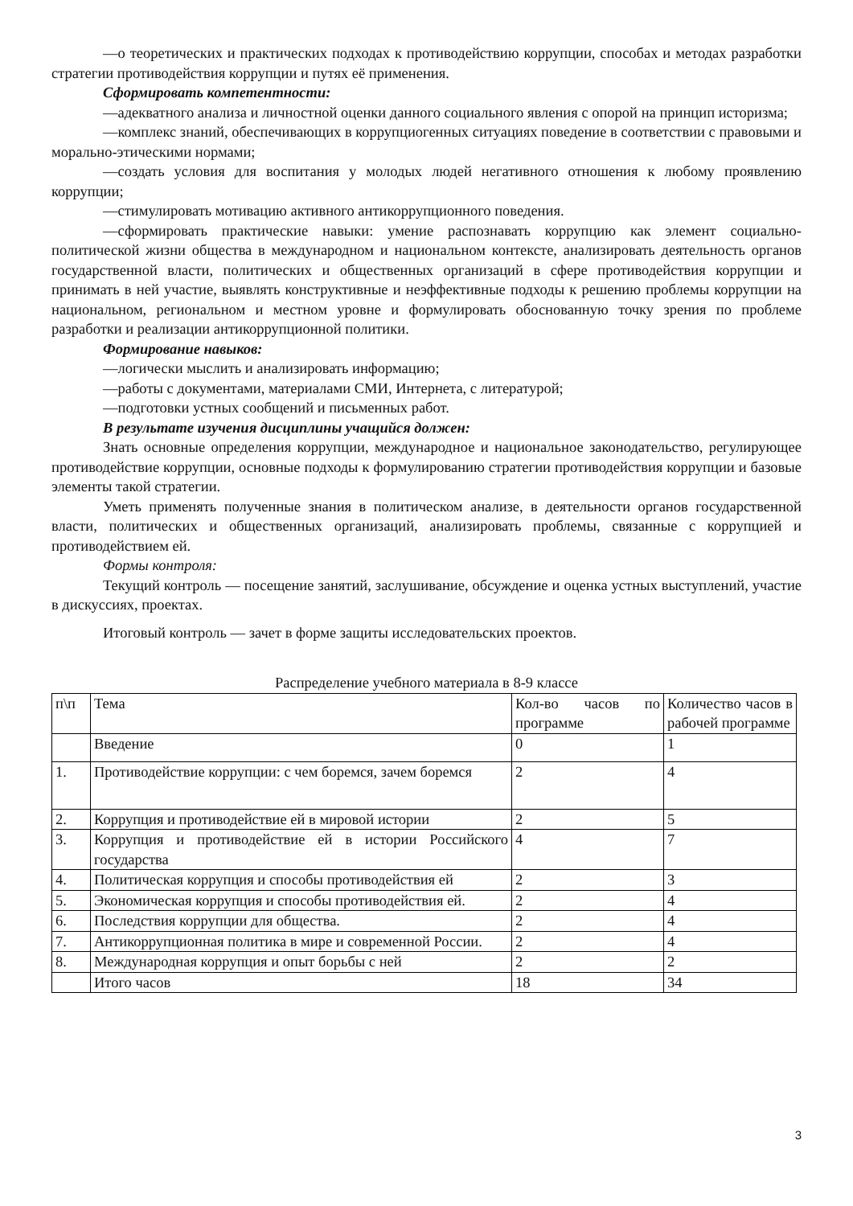—о теоретических и практических подходах к противодействию коррупции, способах и методах разработки стратегии противодействия коррупции и путях её применения.
Сформировать компетентности:
—адекватного анализа и личностной оценки данного социального явления с опорой на принцип историзма;
—комплекс знаний, обеспечивающих в коррупциогенных ситуациях поведение в соответствии с правовыми и морально-этическими нормами;
—создать условия для воспитания у молодых людей негативного отношения к любому проявлению коррупции;
—стимулировать мотивацию активного антикоррупционного поведения.
—сформировать практические навыки: умение распознавать коррупцию как элемент социально-политической жизни общества в международном и национальном контексте, анализировать деятельность органов государственной власти, политических и общественных организаций в сфере противодействия коррупции и принимать в ней участие, выявлять конструктивные и неэффективные подходы к решению проблемы коррупции на национальном, региональном и местном уровне и формулировать обоснованную точку зрения по проблеме разработки и реализации антикоррупционной политики.
Формирование навыков:
—логически мыслить и анализировать информацию;
—работы с документами, материалами СМИ, Интернета, с литературой;
—подготовки устных сообщений и письменных работ.
В результате изучения дисциплины учащийся должен:
Знать основные определения коррупции, международное и национальное законодательство, регулирующее противодействие коррупции, основные подходы к формулированию стратегии противодействия коррупции и базовые элементы такой стратегии.
Уметь применять полученные знания в политическом анализе, в деятельности органов государственной власти, политических и общественных организаций, анализировать проблемы, связанные с коррупцией и противодействием ей.
Формы контроля:
Текущий контроль — посещение занятий, заслушивание, обсуждение и оценка устных выступлений, участие в дискуссиях, проектах.
Итоговый контроль — зачет в форме защиты исследовательских проектов.
Распределение учебного материала в 8-9 классе
| п\п | Тема | Кол-во часов по программе | Количество часов в рабочей программе |
| | Введение | 0 | 1 |
| 1. | Противодействие коррупции: с чем боремся, зачем боремся | 2 | 4 |
| 2. | Коррупция и противодействие ей в мировой истории | 2 | 5 |
| 3. | Коррупция и противодействие ей в истории Российского государства | 4 | 7 |
| 4. | Политическая коррупция и способы противодействия ей | 2 | 3 |
| 5. | Экономическая коррупция и способы противодействия ей. | 2 | 4 |
| 6. | Последствия коррупции для общества. | 2 | 4 |
| 7. | Антикоррупционная политика в мире и современной России. | 2 | 4 |
| 8. | Международная коррупция и опыт борьбы с ней | 2 | 2 |
| | Итого часов | 18 | 34 |
3